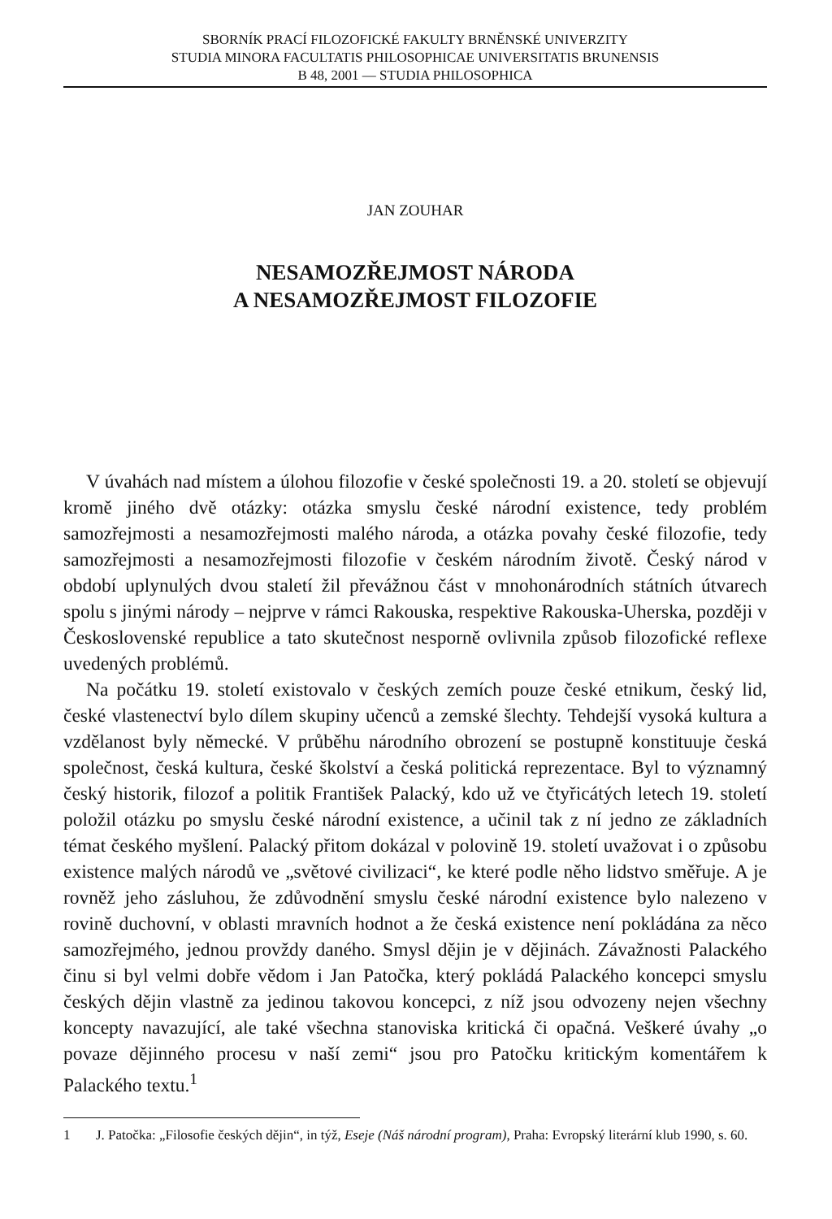SBORNÍK PRACÍ FILOZOFICKÉ FAKULTY BRNĚNSKÉ UNIVERZITY
STUDIA MINORA FACULTATIS PHILOSOPHICAE UNIVERSITATIS BRUNENSIS
B 48, 2001 — STUDIA PHILOSOPHICA
JAN ZOUHAR
NESAMOZŘEJMOST NÁRODA
A NESAMOZŘEJMOST FILOZOFIE
V úvahách nad místem a úlohou filozofie v české společnosti 19. a 20. století se objevují kromě jiného dvě otázky: otázka smyslu české národní existence, tedy problém samozřejmosti a nesamozřejmosti malého národa, a otázka povahy české filozofie, tedy samozřejmosti a nesamozřejmosti filozofie v českém národním životě. Český národ v období uplynulých dvou staletí žil převážnou část v mnohonárodních státních útvarech spolu s jinými národy – nejprve v rámci Rakouska, respektive Rakouska-Uherska, později v Československé republice a tato skutečnost nesporně ovlivnila způsob filozofické reflexe uvedených problémů.
Na počátku 19. století existovalo v českých zemích pouze české etnikum, český lid, české vlastenectví bylo dílem skupiny učenců a zemské šlechty. Tehdejší vysoká kultura a vzdělanost byly německé. V průběhu národního obrození se postupně konstituuje česká společnost, česká kultura, české školství a česká politická reprezentace. Byl to významný český historik, filozof a politik František Palacký, kdo už ve čtyřicátých letech 19. století položil otázku po smyslu české národní existence, a učinil tak z ní jedno ze základních témat českého myšlení. Palacký přitom dokázal v polovině 19. století uvažovat i o způsobu existence malých národů ve „světové civilizaci“, ke které podle něho lidstvo směřuje. A je rovněž jeho zásluhou, že zdůvodnění smyslu české národní existence bylo nalezeno v rovině duchovní, v oblasti mravních hodnot a že česká existence není pokládána za něco samozřejmého, jednou provždy daného. Smysl dějin je v dějinách. Závažnosti Palackého činu si byl velmi dobře vědom i Jan Patočka, který pokládá Palackého koncepci smyslu českých dějin vlastně za jedinou takovou koncepci, z níž jsou odvozeny nejen všechny koncepty navazující, ale také všechna stanoviska kritická či opačná. Veškeré úvahy „o povaze dějinného procesu v naší zemi“ jsou pro Patočku kritickým komentářem k Palackého textu.<sup>1</sup>
1 J. Patočka: „Filosofie českých dějin“, in týž, Eseje (Náš národní program), Praha: Evropský literární klub 1990, s. 60.